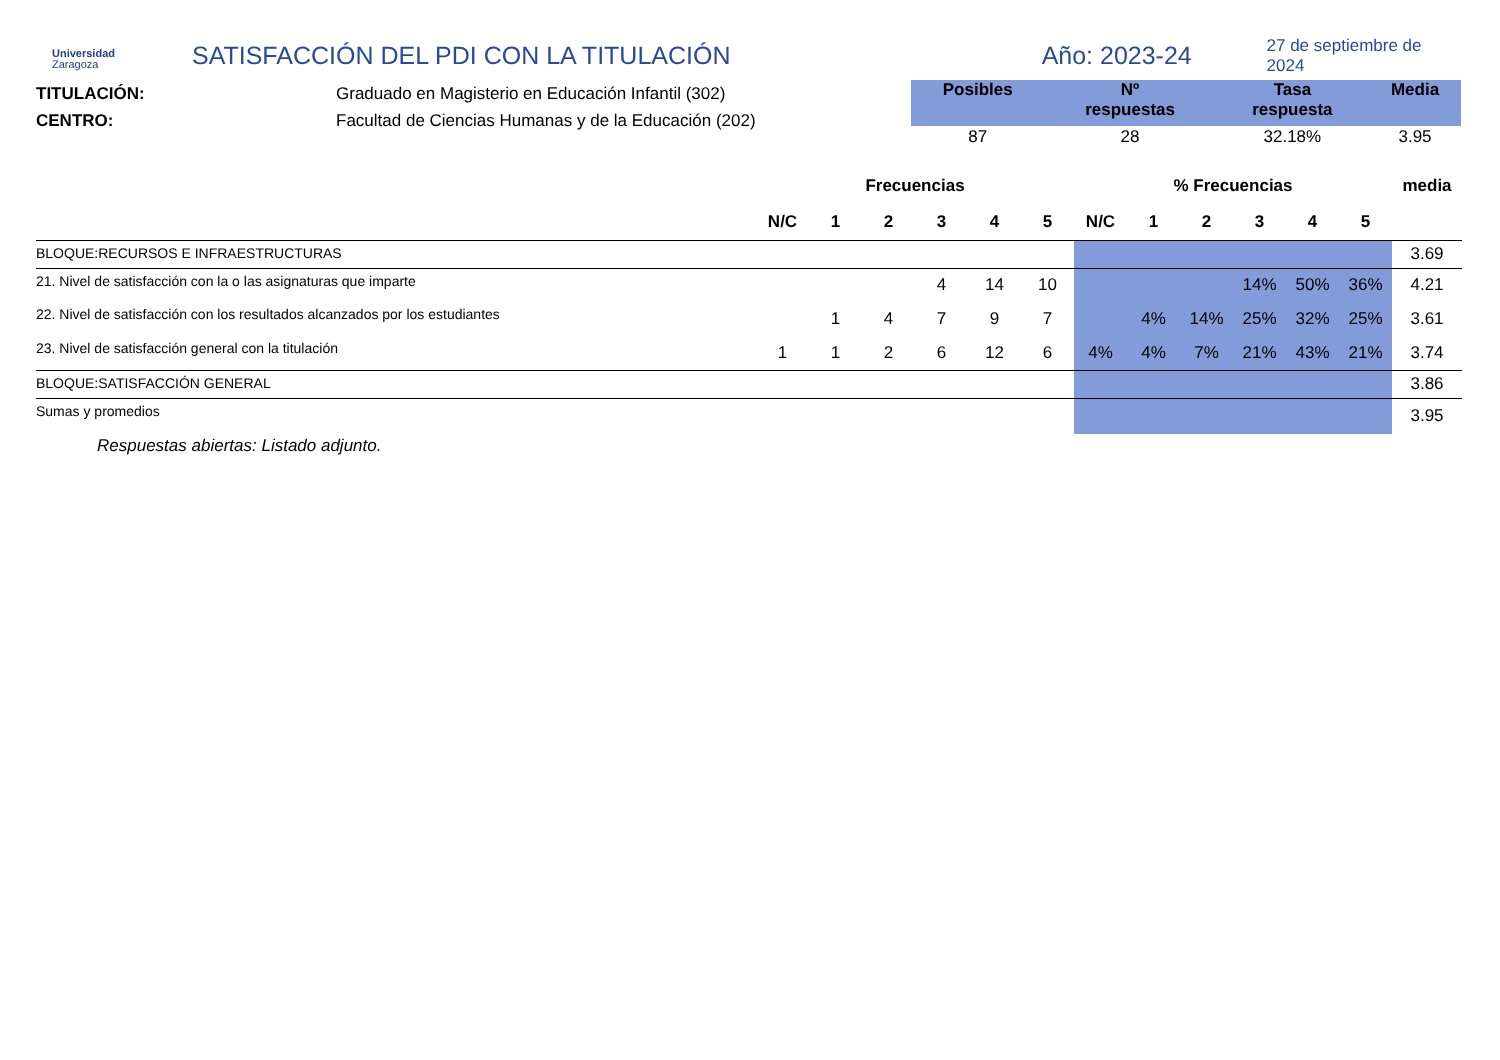Universidad
Zaragoza
SATISFACCIÓN DEL PDI CON LA TITULACIÓN
Año: 2023-24
27 de septiembre de 2024
TITULACIÓN:
CENTRO:
Graduado en Magisterio en Educación Infantil (302)
Facultad de Ciencias Humanas y de la Educación (202)
| Posibles | Nº respuestas | Tasa respuesta | Media |
| --- | --- | --- | --- |
| 87 | 28 | 32.18% | 3.95 |
| | Frecuencias | | | | | | % Frecuencias | | | | | | media |
| --- | --- | --- | --- | --- | --- | --- | --- | --- | --- | --- | --- | --- | --- |
| | N/C | 1 | 2 | 3 | 4 | 5 | N/C | 1 | 2 | 3 | 4 | 5 | |
| BLOQUE:RECURSOS E INFRAESTRUCTURAS | | | | | | | | | | | | | 3.69 |
| 21. Nivel de satisfacción con la o las asignaturas que imparte | | | | 4 | 14 | 10 | | | | 14% | 50% | 36% | 4.21 |
| 22. Nivel de satisfacción con los resultados alcanzados por los estudiantes | | 1 | 4 | 7 | 9 | 7 | | 4% | 14% | 25% | 32% | 25% | 3.61 |
| 23. Nivel de satisfacción general con la titulación | 1 | 1 | 2 | 6 | 12 | 6 | 4% | 4% | 7% | 21% | 43% | 21% | 3.74 |
| BLOQUE:SATISFACCIÓN GENERAL | | | | | | | | | | | | | 3.86 |
| Sumas y promedios | | | | | | | | | | | | | 3.95 |
Respuestas abiertas: Listado adjunto.